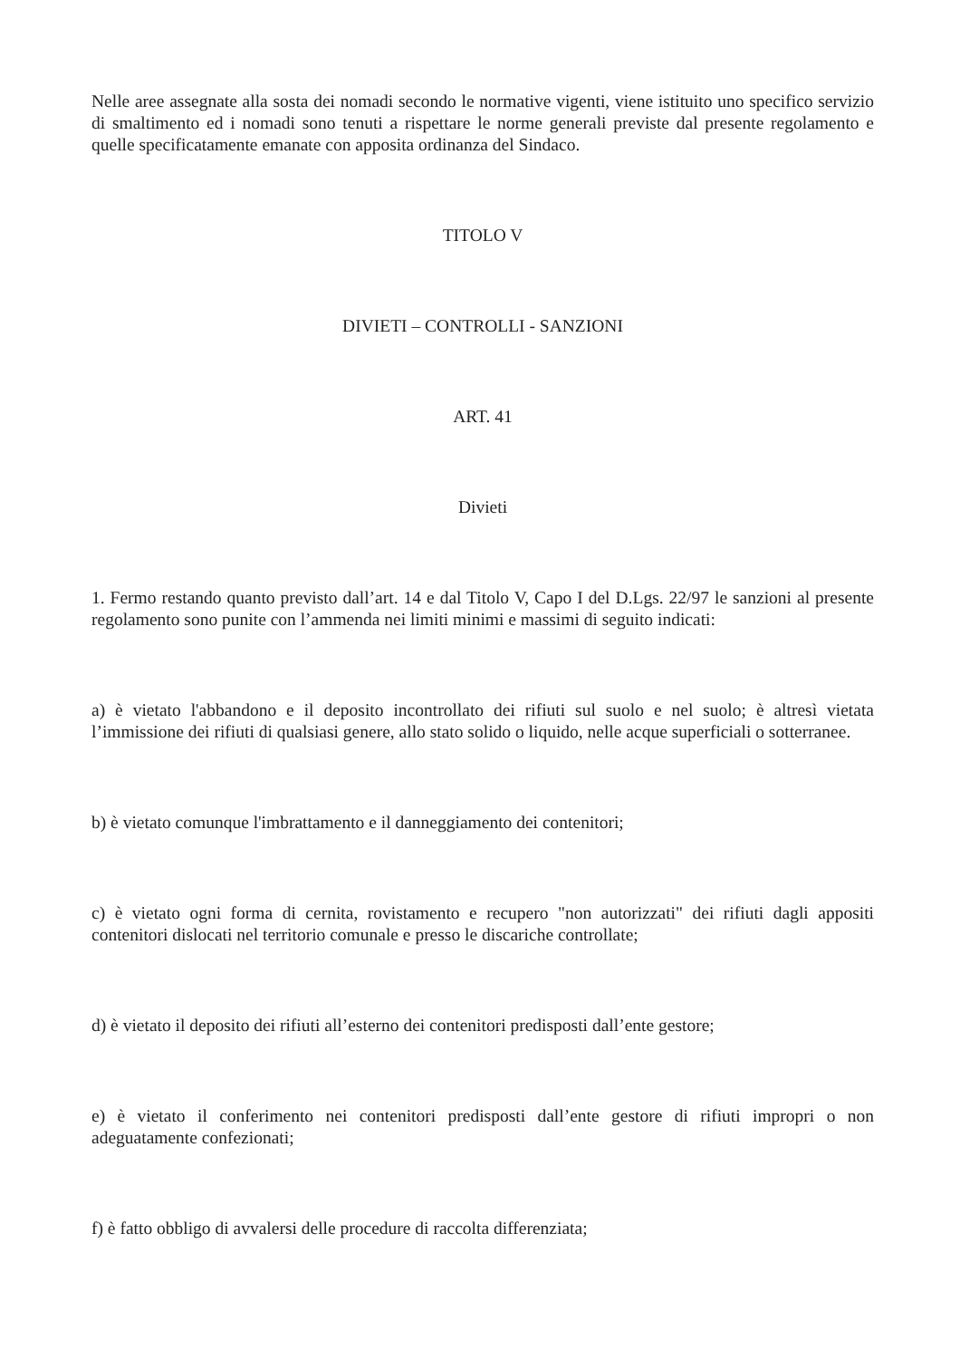Nelle aree assegnate alla sosta dei nomadi secondo le normative vigenti, viene istituito uno specifico servizio di smaltimento ed i nomadi sono tenuti a rispettare le norme generali previste dal presente regolamento e quelle specificatamente emanate con apposita ordinanza del Sindaco.
TITOLO V
DIVIETI – CONTROLLI - SANZIONI
ART. 41
Divieti
1. Fermo restando quanto previsto dall’art. 14 e dal Titolo V, Capo I del D.Lgs. 22/97 le sanzioni al presente regolamento sono punite con l’ammenda nei limiti minimi e massimi di seguito indicati:
a) è vietato l'abbandono e il deposito incontrollato dei rifiuti sul suolo e nel suolo; è altresì vietata l’immissione dei rifiuti di qualsiasi genere, allo stato solido o liquido, nelle acque superficiali o sotterranee.
b) è vietato comunque l'imbrattamento e il danneggiamento dei contenitori;
c) è vietato ogni forma di cernita, rovistamento e recupero "non autorizzati" dei rifiuti dagli appositi contenitori dislocati nel territorio comunale e presso le discariche controllate;
d) è vietato il deposito dei rifiuti all’esterno dei contenitori predisposti dall’ente gestore;
e) è vietato il conferimento nei contenitori predisposti dall’ente gestore di rifiuti impropri o non adeguatamente confezionati;
f) è fatto obbligo di avvalersi delle procedure di raccolta differenziata;